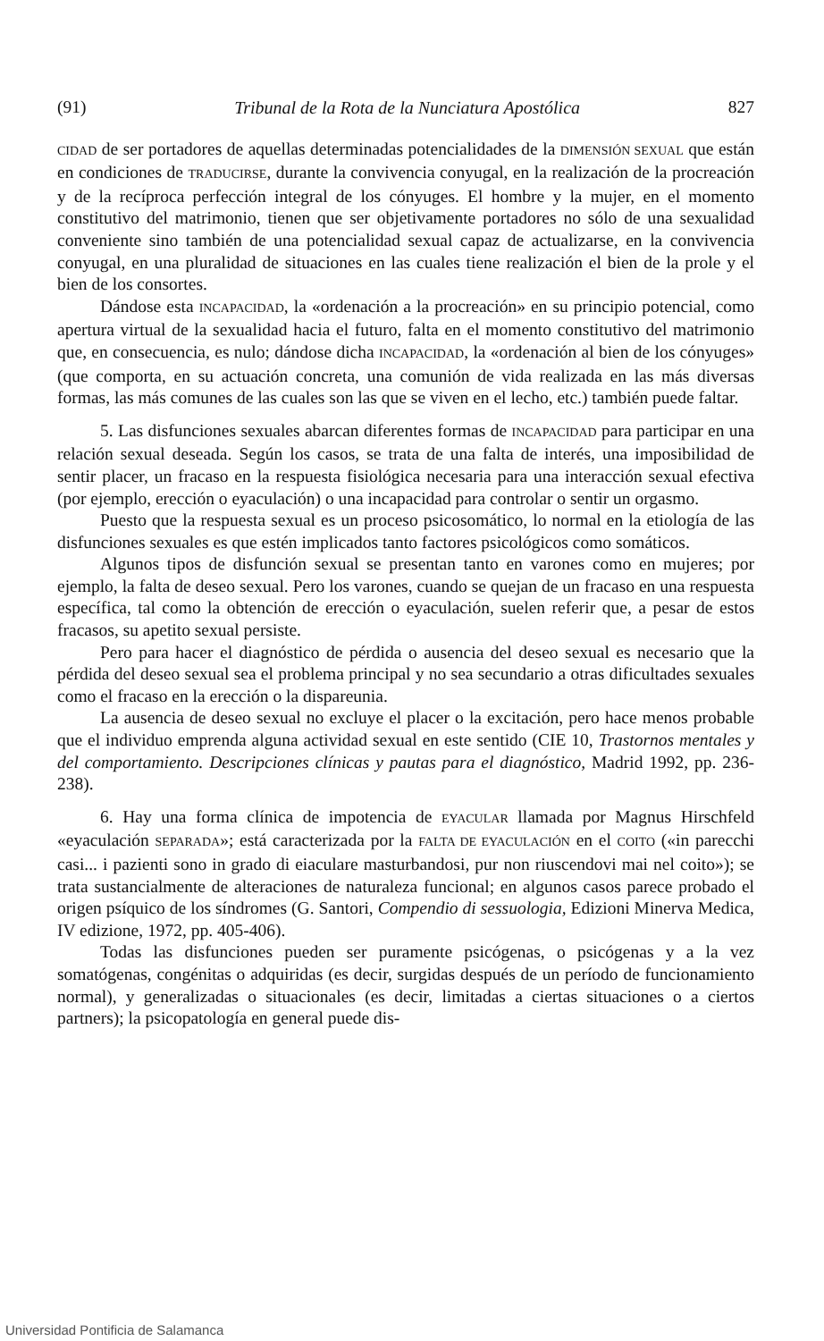(91) Tribunal de la Rota de la Nunciatura Apostólica 827
CIDAD de ser portadores de aquellas determinadas potencialidades de la DIMENSIÓN SEXUAL que están en condiciones de TRADUCIRSE, durante la convivencia conyugal, en la realización de la procreación y de la recíproca perfección integral de los cónyuges. El hombre y la mujer, en el momento constitutivo del matrimonio, tienen que ser objetivamente portadores no sólo de una sexualidad conveniente sino también de una potencialidad sexual capaz de actualizarse, en la convivencia conyugal, en una pluralidad de situaciones en las cuales tiene realización el bien de la prole y el bien de los consortes.
Dándose esta INCAPACIDAD, la «ordenación a la procreación» en su principio potencial, como apertura virtual de la sexualidad hacia el futuro, falta en el momento constitutivo del matrimonio que, en consecuencia, es nulo; dándose dicha INCAPACIDAD, la «ordenación al bien de los cónyuges» (que comporta, en su actuación concreta, una comunión de vida realizada en las más diversas formas, las más comunes de las cuales son las que se viven en el lecho, etc.) también puede faltar.
5. Las disfunciones sexuales abarcan diferentes formas de INCAPACIDAD para participar en una relación sexual deseada. Según los casos, se trata de una falta de interés, una imposibilidad de sentir placer, un fracaso en la respuesta fisiológica necesaria para una interacción sexual efectiva (por ejemplo, erección o eyaculación) o una incapacidad para controlar o sentir un orgasmo.
Puesto que la respuesta sexual es un proceso psicosomático, lo normal en la etiología de las disfunciones sexuales es que estén implicados tanto factores psicológicos como somáticos.
Algunos tipos de disfunción sexual se presentan tanto en varones como en mujeres; por ejemplo, la falta de deseo sexual. Pero los varones, cuando se quejan de un fracaso en una respuesta específica, tal como la obtención de erección o eyaculación, suelen referir que, a pesar de estos fracasos, su apetito sexual persiste.
Pero para hacer el diagnóstico de pérdida o ausencia del deseo sexual es necesario que la pérdida del deseo sexual sea el problema principal y no sea secundario a otras dificultades sexuales como el fracaso en la erección o la dispareunia.
La ausencia de deseo sexual no excluye el placer o la excitación, pero hace menos probable que el individuo emprenda alguna actividad sexual en este sentido (CIE 10, Trastornos mentales y del comportamiento. Descripciones clínicas y pautas para el diagnóstico, Madrid 1992, pp. 236-238).
6. Hay una forma clínica de impotencia de EYACULAR llamada por Magnus Hirschfeld «eyaculación SEPARADA»; está caracterizada por la FALTA DE EYACULACIÓN en el COITO («in parecchi casi... i pazienti sono in grado di eiaculare masturbandosi, pur non riuscendovi mai nel coito»); se trata sustancialmente de alteraciones de naturaleza funcional; en algunos casos parece probado el origen psíquico de los síndromes (G. Santori, Compendio di sessuologia, Edizioni Minerva Medica, IV edizione, 1972, pp. 405-406).
Todas las disfunciones pueden ser puramente psicógenas, o psicógenas y a la vez somatógenas, congénitas o adquiridas (es decir, surgidas después de un período de funcionamiento normal), y generalizadas o situacionales (es decir, limitadas a ciertas situaciones o a ciertos partners); la psicopatología en general puede dis-
Universidad Pontificia de Salamanca